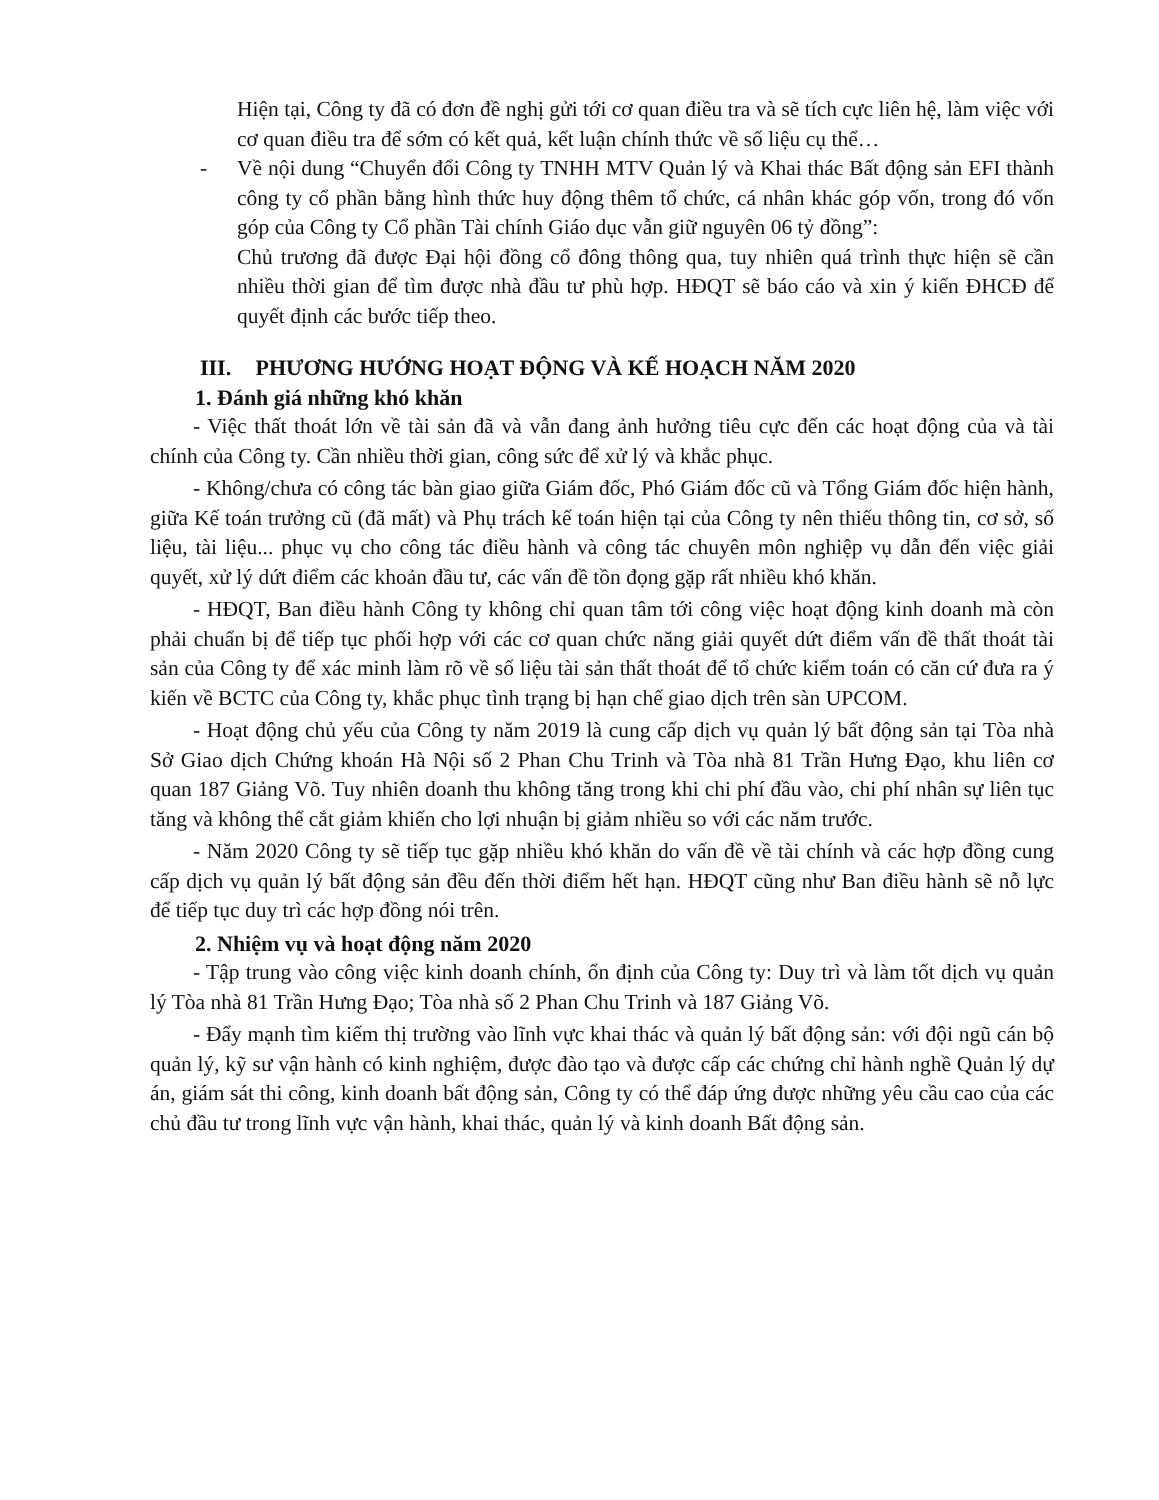Hiện tại, Công ty đã có đơn đề nghị gửi tới cơ quan điều tra và sẽ tích cực liên hệ, làm việc với cơ quan điều tra để sớm có kết quả, kết luận chính thức về số liệu cụ thể…
- Về nội dung “Chuyển đổi Công ty TNHH MTV Quản lý và Khai thác Bất động sản EFI thành công ty cổ phần bằng hình thức huy động thêm tổ chức, cá nhân khác góp vốn, trong đó vốn góp của Công ty Cổ phần Tài chính Giáo dục vẫn giữ nguyên 06 tỷ đồng”:
Chủ trương đã được Đại hội đồng cổ đông thông qua, tuy nhiên quá trình thực hiện sẽ cần nhiều thời gian để tìm được nhà đầu tư phù hợp. HĐQT sẽ báo cáo và xin ý kiến ĐHCĐ để quyết định các bước tiếp theo.
III. PHƯƠNG HƯỚNG HOẠT ĐỘNG VÀ KẾ HOẠCH NĂM 2020
1. Đánh giá những khó khăn
- Việc thất thoát lớn về tài sản đã và vẫn đang ảnh hưởng tiêu cực đến các hoạt động của và tài chính của Công ty. Cần nhiều thời gian, công sức để xử lý và khắc phục.
- Không/chưa có công tác bàn giao giữa Giám đốc, Phó Giám đốc cũ và Tổng Giám đốc hiện hành, giữa Kế toán trưởng cũ (đã mất) và Phụ trách kế toán hiện tại của Công ty nên thiếu thông tin, cơ sở, số liệu, tài liệu... phục vụ cho công tác điều hành và công tác chuyên môn nghiệp vụ dẫn đến việc giải quyết, xử lý dứt điểm các khoản đầu tư, các vấn đề tồn đọng gặp rất nhiều khó khăn.
- HĐQT, Ban điều hành Công ty không chỉ quan tâm tới công việc hoạt động kinh doanh mà còn phải chuẩn bị để tiếp tục phối hợp với các cơ quan chức năng giải quyết dứt điểm vấn đề thất thoát tài sản của Công ty để xác minh làm rõ về số liệu tài sản thất thoát để tổ chức kiểm toán có căn cứ đưa ra ý kiến về BCTC của Công ty, khắc phục tình trạng bị hạn chế giao dịch trên sàn UPCOM.
- Hoạt động chủ yếu của Công ty năm 2019 là cung cấp dịch vụ quản lý bất động sản tại Tòa nhà Sở Giao dịch Chứng khoán Hà Nội số 2 Phan Chu Trinh và Tòa nhà 81 Trần Hưng Đạo, khu liên cơ quan 187 Giảng Võ. Tuy nhiên doanh thu không tăng trong khi chi phí đầu vào, chi phí nhân sự liên tục tăng và không thể cắt giảm khiến cho lợi nhuận bị giảm nhiều so với các năm trước.
- Năm 2020 Công ty sẽ tiếp tục gặp nhiều khó khăn do vấn đề về tài chính và các hợp đồng cung cấp dịch vụ quản lý bất động sản đều đến thời điểm hết hạn. HĐQT cũng như Ban điều hành sẽ nỗ lực để tiếp tục duy trì các hợp đồng nói trên.
2. Nhiệm vụ và hoạt động năm 2020
- Tập trung vào công việc kinh doanh chính, ổn định của Công ty: Duy trì và làm tốt dịch vụ quản lý Tòa nhà 81 Trần Hưng Đạo; Tòa nhà số 2 Phan Chu Trinh và 187 Giảng Võ.
- Đẩy mạnh tìm kiếm thị trường vào lĩnh vực khai thác và quản lý bất động sản: với đội ngũ cán bộ quản lý, kỹ sư vận hành có kinh nghiệm, được đào tạo và được cấp các chứng chỉ hành nghề Quản lý dự án, giám sát thi công, kinh doanh bất động sản, Công ty có thể đáp ứng được những yêu cầu cao của các chủ đầu tư trong lĩnh vực vận hành, khai thác, quản lý và kinh doanh Bất động sản.